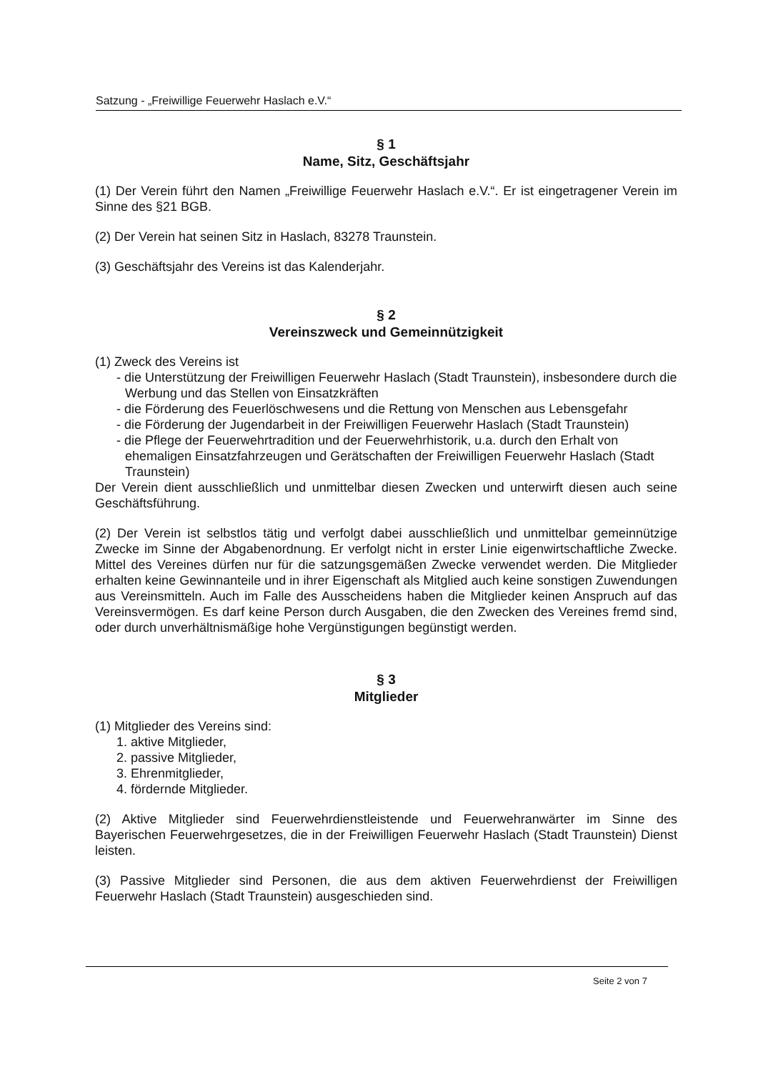Satzung - „Freiwillige Feuerwehr Haslach e.V.“
§ 1
Name, Sitz, Geschäftsjahr
(1) Der Verein führt den Namen „Freiwillige Feuerwehr Haslach e.V.“. Er ist eingetragener Verein im Sinne des §21 BGB.
(2) Der Verein hat seinen Sitz in Haslach, 83278 Traunstein.
(3) Geschäftsjahr des Vereins ist das Kalenderjahr.
§ 2
Vereinszweck und Gemeinnützigkeit
(1) Zweck des Vereins ist
- die Unterstützung der Freiwilligen Feuerwehr Haslach (Stadt Traunstein), insbesondere durch die Werbung und das Stellen von Einsatzkräften
- die Förderung des Feuerlöschwesens und die Rettung von Menschen aus Lebensgefahr
- die Förderung der Jugendarbeit in der Freiwilligen Feuerwehr Haslach (Stadt Traunstein)
- die Pflege der Feuerwehrtradition und der Feuerwehrhistorik, u.a. durch den Erhalt von ehemaligen Einsatzfahrzeugen und Gerätschaften der Freiwilligen Feuerwehr Haslach (Stadt Traunstein)
Der Verein dient ausschließlich und unmittelbar diesen Zwecken und unterwirft diesen auch seine Geschäftsführung.
(2) Der Verein ist selbstlos tätig und verfolgt dabei ausschließlich und unmittelbar gemeinnützige Zwecke im Sinne der Abgabenordnung. Er verfolgt nicht in erster Linie eigenwirtschaftliche Zwecke. Mittel des Vereines dürfen nur für die satzungsgemäßen Zwecke verwendet werden. Die Mitglieder erhalten keine Gewinnanteile und in ihrer Eigenschaft als Mitglied auch keine sonstigen Zuwendungen aus Vereinsmitteln. Auch im Falle des Ausscheidens haben die Mitglieder keinen Anspruch auf das Vereinsvermögen. Es darf keine Person durch Ausgaben, die den Zwecken des Vereines fremd sind, oder durch unverhältnismäßige hohe Vergünstigungen begünstigt werden.
§ 3
Mitglieder
(1) Mitglieder des Vereins sind:
1. aktive Mitglieder,
2. passive Mitglieder,
3. Ehrenmitglieder,
4. fördernde Mitglieder.
(2) Aktive Mitglieder sind Feuerwehrdienstleistende und Feuerwehranwärter im Sinne des Bayerischen Feuerwehrgesetzes, die in der Freiwilligen Feuerwehr Haslach (Stadt Traunstein) Dienst leisten.
(3) Passive Mitglieder sind Personen, die aus dem aktiven Feuerwehrdienst der Freiwilligen Feuerwehr Haslach (Stadt Traunstein) ausgeschieden sind.
Seite 2 von 7